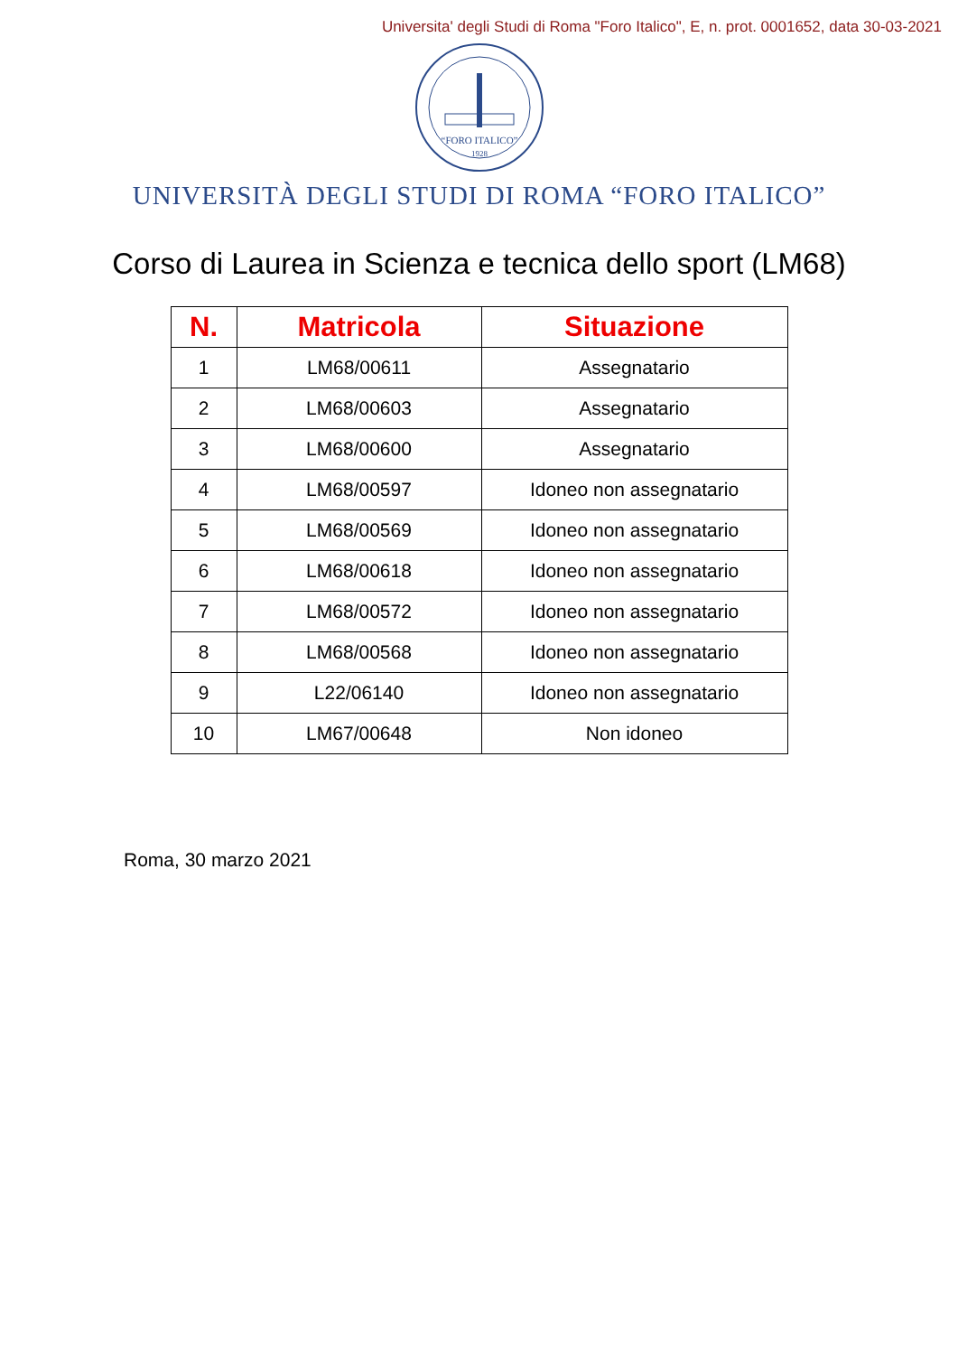Universita' degli Studi di Roma "Foro Italico", E, n. prot. 0001652, data 30-03-2021
“FORO ITALICO”
1928
UNIVERSITÀ DEGLI STUDI DI ROMA “FORO ITALICO”
Corso di Laurea in Scienza e tecnica dello sport (LM68)
| N. | Matricola | Situazione |
| --- | --- | --- |
| 1 | LM68/00611 | Assegnatario |
| 2 | LM68/00603 | Assegnatario |
| 3 | LM68/00600 | Assegnatario |
| 4 | LM68/00597 | Idoneo non assegnatario |
| 5 | LM68/00569 | Idoneo non assegnatario |
| 6 | LM68/00618 | Idoneo non assegnatario |
| 7 | LM68/00572 | Idoneo non assegnatario |
| 8 | LM68/00568 | Idoneo non assegnatario |
| 9 | L22/06140 | Idoneo non assegnatario |
| 10 | LM67/00648 | Non idoneo |
Roma, 30 marzo 2021